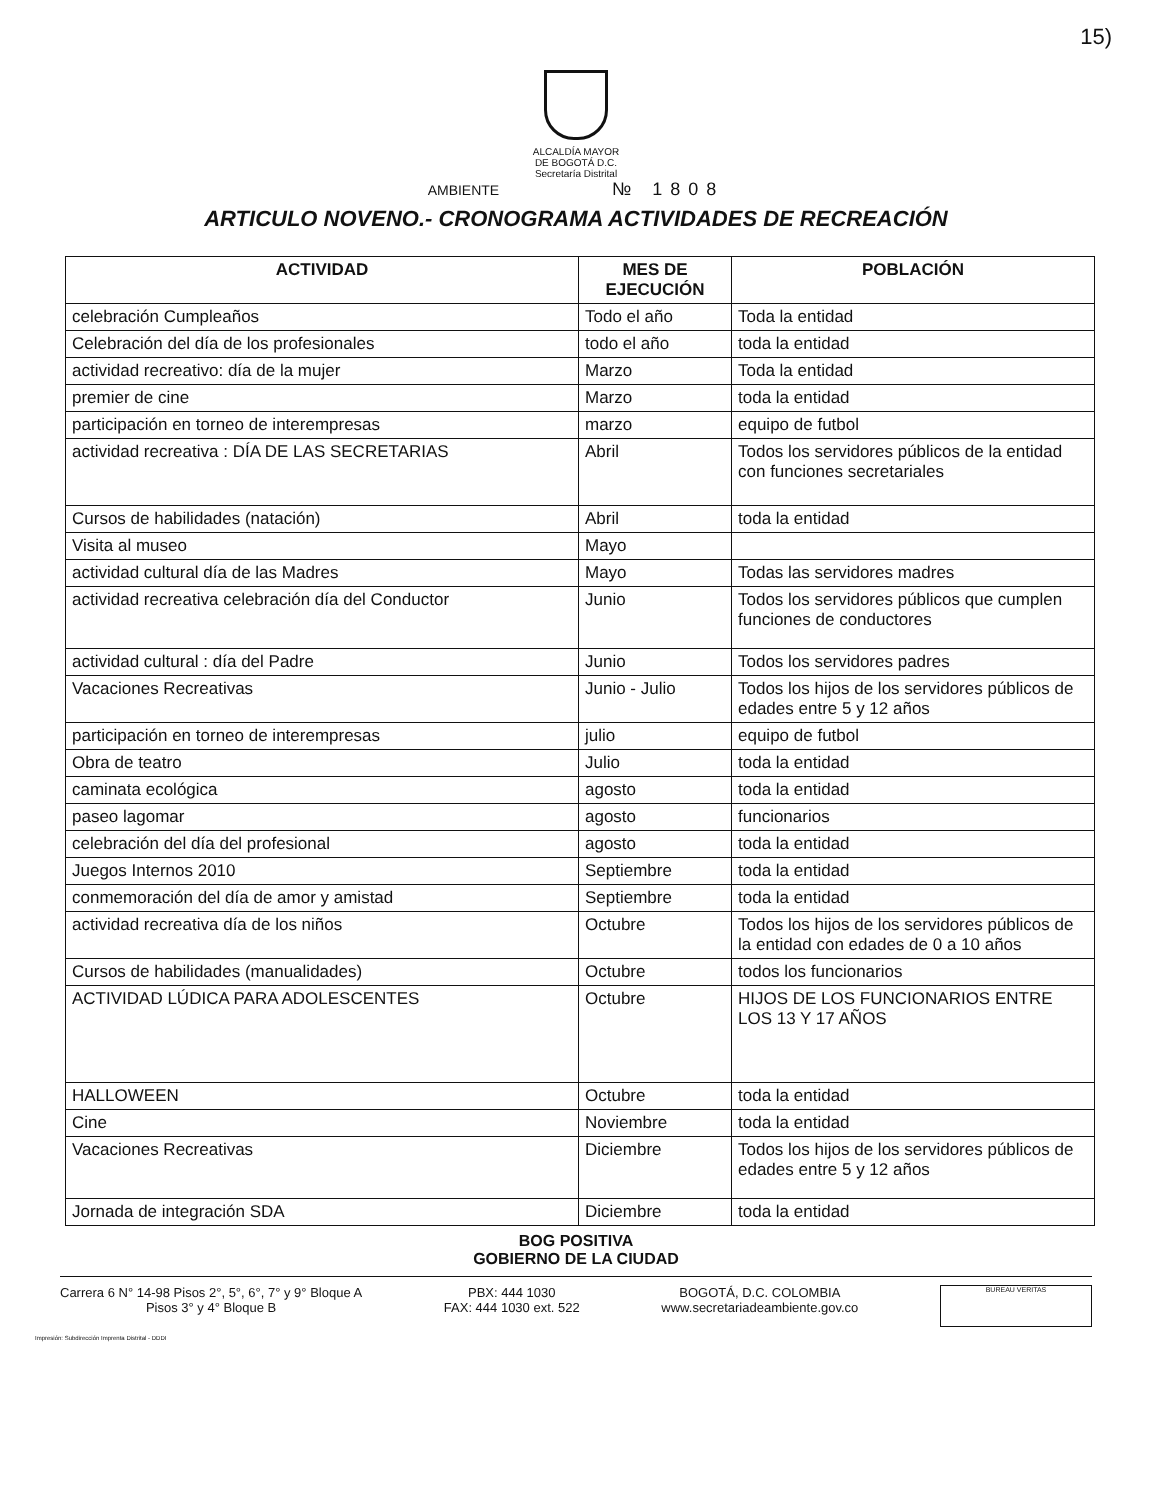15)
ALCALDÍA MAYOR
DE BOGOTÁ D.C.
Secretaría Distrital
AMBIENTE № 1808
ARTICULO NOVENO.- CRONOGRAMA ACTIVIDADES DE RECREACIÓN
| ACTIVIDAD | MES DE EJECUCIÓN | POBLACIÓN |
| --- | --- | --- |
| celebración Cumpleaños | Todo el año | Toda la entidad |
| Celebración del día de los profesionales | todo el año | toda la entidad |
| actividad recreativo: día de la mujer | Marzo | Toda la entidad |
| premier de cine | Marzo | toda la entidad |
| participación en torneo de interempresas | marzo | equipo de futbol |
| actividad recreativa : DÍA DE LAS SECRETARIAS | Abril | Todos los servidores públicos de la entidad con funciones secretariales |
| Cursos de habilidades (natación) | Abril | toda la entidad |
| Visita al museo | Mayo | |
| actividad cultural día de las Madres | Mayo | Todas las servidores madres |
| actividad recreativa celebración día del Conductor | Junio | Todos los servidores públicos que cumplen funciones de conductores |
| actividad cultural : día del Padre | Junio | Todos los servidores padres |
| Vacaciones Recreativas | Junio - Julio | Todos los hijos de los servidores públicos de edades entre 5 y 12 años |
| participación en torneo de interempresas | julio | equipo de futbol |
| Obra de teatro | Julio | toda la entidad |
| caminata ecológica | agosto | toda la entidad |
| paseo lagomar | agosto | funcionarios |
| celebración del día del profesional | agosto | toda la entidad |
| Juegos Internos 2010 | Septiembre | toda la entidad |
| conmemoración del día de amor y amistad | Septiembre | toda la entidad |
| actividad recreativa día de los niños | Octubre | Todos los hijos de los servidores públicos de la entidad con edades de 0 a 10 años |
| Cursos de habilidades (manualidades) | Octubre | todos los funcionarios |
| ACTIVIDAD LÚDICA PARA ADOLESCENTES | Octubre | HIJOS DE LOS FUNCIONARIOS ENTRE LOS 13 Y 17 AÑOS |
| HALLOWEEN | Octubre | toda la entidad |
| Cine | Noviembre | toda la entidad |
| Vacaciones Recreativas | Diciembre | Todos los hijos de los servidores públicos de edades entre 5 y 12 años |
| Jornada de integración SDA | Diciembre | toda la entidad |
BOG POSITIVA
GOBIERNO DE LA CIUDAD
Carrera 6 N° 14-98 Pisos 2°, 5°, 6°, 7° y 9° Bloque A
Pisos 3° y 4° Bloque B
PBX: 444 1030
FAX: 444 1030 ext. 522
BOGOTÁ, D.C. COLOMBIA
www.secretariadeambiente.gov.co
BUREAU VERITAS
Impresión: Subdirección Imprenta Distrital - DDDI